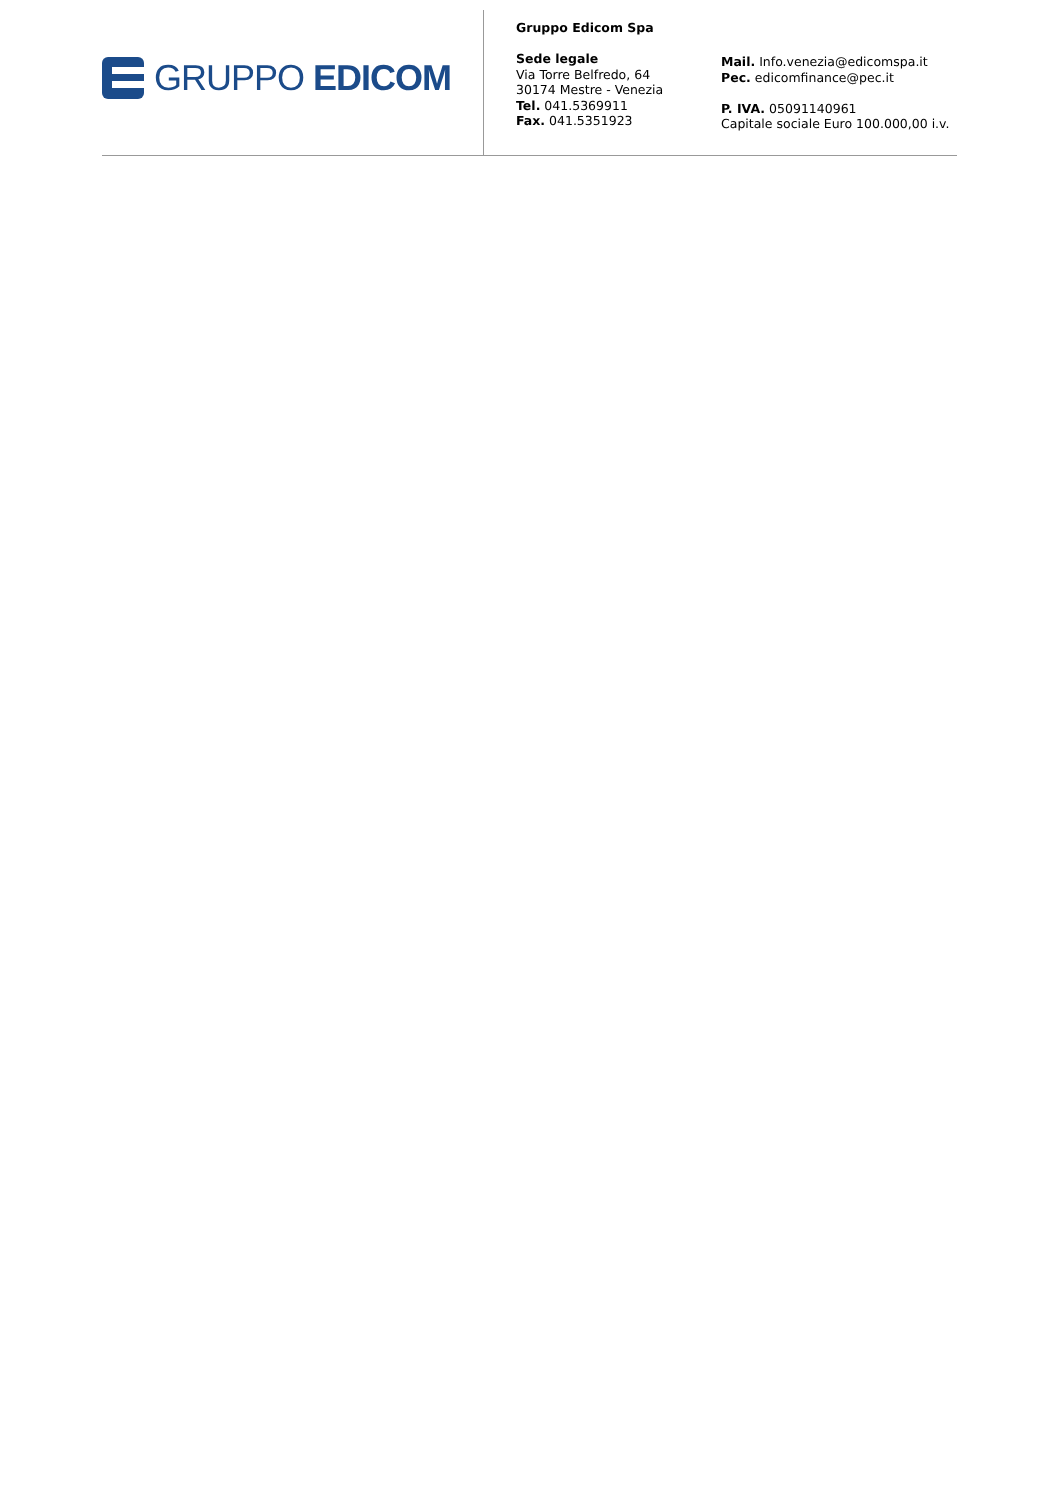GRUPPO EDICOM
Gruppo Edicom Spa
Sede legale
Via Torre Belfredo, 64
30174 Mestre - Venezia
Tel. 041.5369911
Fax. 041.5351923
Mail. Info.venezia@edicomspa.it
Pec. edicomfinance@pec.it
P. IVA. 05091140961
Capitale sociale Euro 100.000,00 i.v.